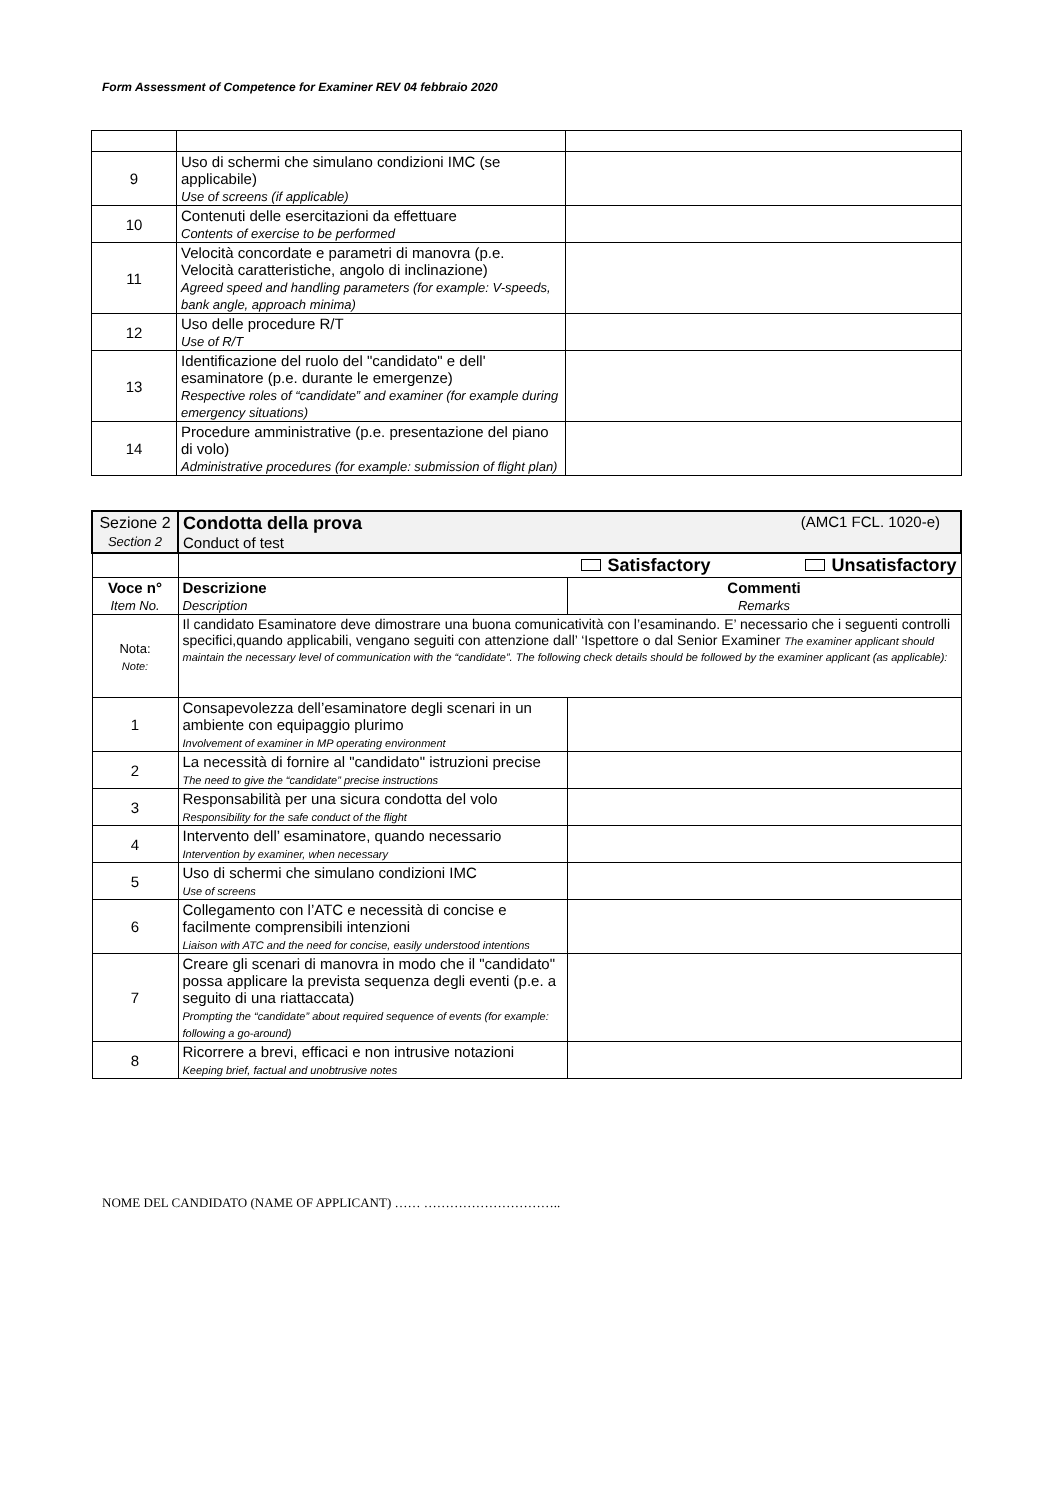Form Assessment of Competence for Examiner REV 04 febbraio 2020
| 9 | Uso di schermi che simulano condizioni IMC (se applicabile) Use of screens (if applicable) | |
| 10 | Contenuti delle esercitazioni da effettuare Contents of exercise to be performed | |
| 11 | Velocità concordate e parametri di manovra (p.e. Velocità caratteristiche, angolo di inclinazione) Agreed speed and handling parameters (for example: V-speeds, bank angle, approach minima) | |
| 12 | Uso delle procedure R/T Use of R/T | |
| 13 | Identificazione del ruolo del "candidato" e dell' esaminatore (p.e. durante le emergenze) Respective roles of “candidate” and examiner (for example during emergency situations) | |
| 14 | Procedure amministrative (p.e. presentazione del piano di volo) Administrative procedures (for example: submission of flight plan) | |
| Sezione 2 Section 2 | Condotta della prova (AMC1 FCL. 1020-e) Conduct of test | |
| | Satisfactory Unsatisfactory | |
| Voce n° Item No. | Descrizione Description | Commenti Remarks |
| Nota: Note: | Il candidato Esaminatore deve dimostrare una buona comunicatività con l’esaminando. E’ necessario che i seguenti controlli specifici,quando applicabili, vengano seguiti con attenzione dall’ ‘Ispettore o dal Senior Examiner The examiner applicant should maintain the necessary level of communication with the “candidate”. The following check details should be followed by the examiner applicant (as applicable): | |
| 1 | Consapevolezza dell’esaminatore degli scenari in un ambiente con equipaggio plurimo Involvement of examiner in MP operating environment | |
| 2 | La necessità di fornire al "candidato" istruzioni precise The need to give the “candidate” precise instructions | |
| 3 | Responsabilità per una sicura condotta del volo Responsibility for the safe conduct of the flight | |
| 4 | Intervento dell’ esaminatore, quando necessario Intervention by examiner, when necessary | |
| 5 | Uso di schermi che simulano condizioni IMC Use of screens | |
| 6 | Collegamento con l’ATC e necessità di concise e facilmente comprensibili intenzioni Liaison with ATC and the need for concise, easily understood intentions | |
| 7 | Creare gli scenari di manovra in modo che il "candidato" possa applicare la prevista sequenza degli eventi (p.e. a seguito di una riattaccata) Prompting the “candidate” about required sequence of events (for example: following a go-around) | |
| 8 | Ricorrere a brevi, efficaci e non intrusive notazioni Keeping brief, factual and unobtrusive notes | |
NOME DEL CANDIDATO (NAME OF APPLICANT) …… …………………………..